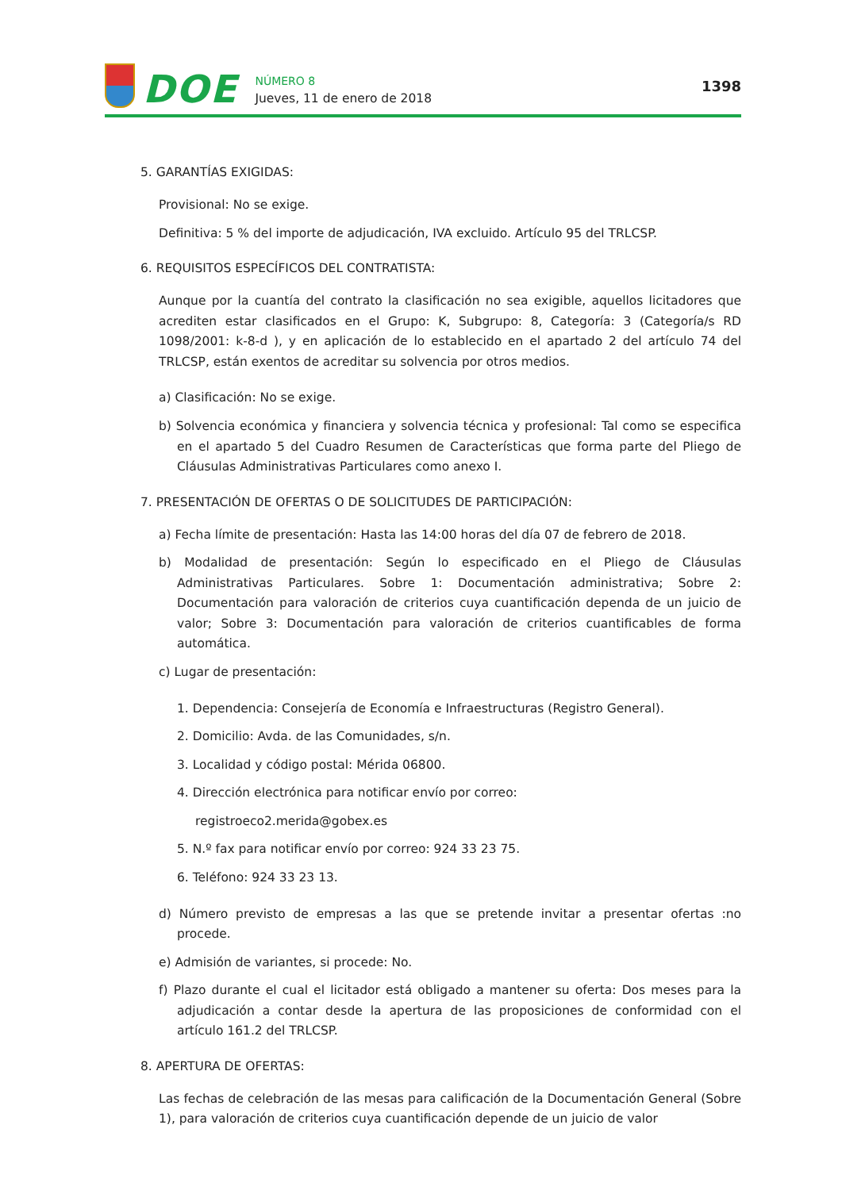DOE
NÚMERO 8
Jueves, 11 de enero de 2018
1398
5. GARANTÍAS EXIGIDAS:
Provisional: No se exige.
Definitiva: 5 % del importe de adjudicación, IVA excluido. Artículo 95 del TRLCSP.
6. REQUISITOS ESPECÍFICOS DEL CONTRATISTA:
Aunque por la cuantía del contrato la clasificación no sea exigible, aquellos licitadores que acrediten estar clasificados en el Grupo: K, Subgrupo: 8, Categoría: 3 (Categoría/s RD 1098/2001: k-8-d ), y en aplicación de lo establecido en el apartado 2 del artículo 74 del TRLCSP, están exentos de acreditar su solvencia por otros medios.
a) Clasificación: No se exige.
b) Solvencia económica y financiera y solvencia técnica y profesional: Tal como se especifica en el apartado 5 del Cuadro Resumen de Características que forma parte del Pliego de Cláusulas Administrativas Particulares como anexo I.
7. PRESENTACIÓN DE OFERTAS O DE SOLICITUDES DE PARTICIPACIÓN:
a) Fecha límite de presentación: Hasta las 14:00 horas del día 07 de febrero de 2018.
b) Modalidad de presentación: Según lo especificado en el Pliego de Cláusulas Administrativas Particulares. Sobre 1: Documentación administrativa; Sobre 2: Documentación para valoración de criterios cuya cuantificación dependa de un juicio de valor; Sobre 3: Documentación para valoración de criterios cuantificables de forma automática.
c) Lugar de presentación:
1. Dependencia: Consejería de Economía e Infraestructuras (Registro General).
2. Domicilio: Avda. de las Comunidades, s/n.
3. Localidad y código postal: Mérida 06800.
4. Dirección electrónica para notificar envío por correo:
registroeco2.merida@gobex.es
5. N.º fax para notificar envío por correo: 924 33 23 75.
6. Teléfono: 924 33 23 13.
d) Número previsto de empresas a las que se pretende invitar a presentar ofertas :no procede.
e) Admisión de variantes, si procede: No.
f) Plazo durante el cual el licitador está obligado a mantener su oferta: Dos meses para la adjudicación a contar desde la apertura de las proposiciones de conformidad con el artículo 161.2 del TRLCSP.
8. APERTURA DE OFERTAS:
Las fechas de celebración de las mesas para calificación de la Documentación General (Sobre 1), para valoración de criterios cuya cuantificación depende de un juicio de valor